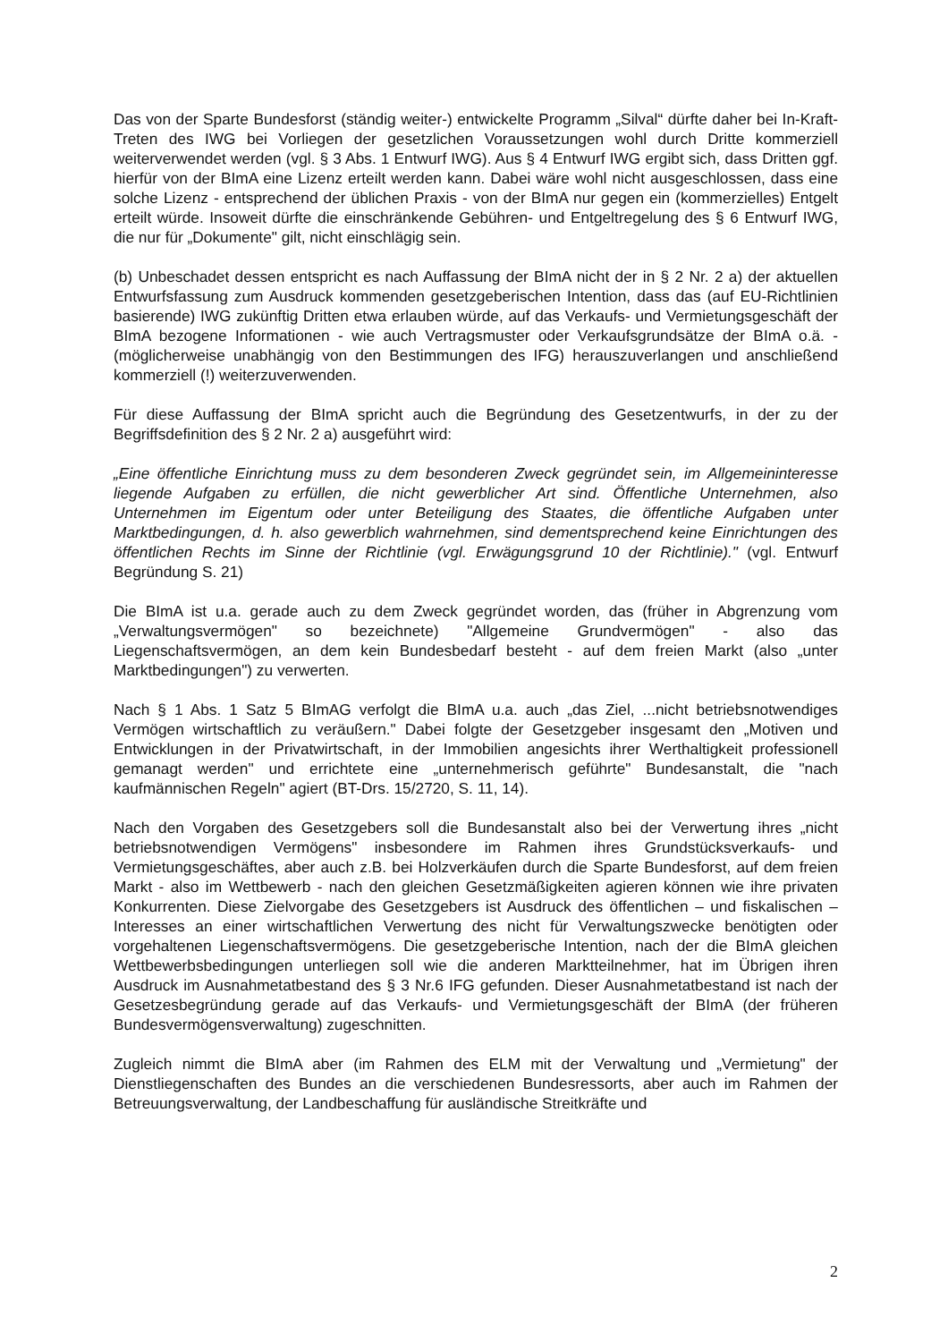Das von der Sparte Bundesforst (ständig weiter-) entwickelte Programm „Silval“ dürfte daher bei In-Kraft-Treten des IWG bei Vorliegen der gesetzlichen Voraussetzungen wohl durch Dritte kommerziell weiterverwendet werden (vgl. § 3 Abs. 1 Entwurf IWG). Aus § 4 Entwurf IWG ergibt sich, dass Dritten ggf. hierfür von der BImA eine Lizenz erteilt werden kann. Dabei wäre wohl nicht ausgeschlossen, dass eine solche Lizenz - entsprechend der üblichen Praxis - von der BImA nur gegen ein (kommerzielles) Entgelt erteilt würde. Insoweit dürfte die einschränkende Gebühren- und Entgeltregelung des § 6 Entwurf IWG, die nur für „Dokumente" gilt, nicht einschlägig sein.
(b) Unbeschadet dessen entspricht es nach Auffassung der BImA nicht der in § 2 Nr. 2 a) der aktuellen Entwurfsfassung zum Ausdruck kommenden gesetzgeberischen Intention, dass das (auf EU-Richtlinien basierende) IWG zukünftig Dritten etwa erlauben würde, auf das Verkaufs- und Vermietungsgeschäft der BImA bezogene Informationen - wie auch Vertragsmuster oder Verkaufsgrundsätze der BImA o.ä. - (möglicherweise unabhängig von den Bestimmungen des IFG) herauszuverlangen und anschließend kommerziell (!) weiterzuverwenden.
Für diese Auffassung der BImA spricht auch die Begründung des Gesetzentwurfs, in der zu der Begriffsdefinition des § 2 Nr. 2 a) ausgeführt wird:
„Eine öffentliche Einrichtung muss zu dem besonderen Zweck gegründet sein, im Allgemeininteresse liegende Aufgaben zu erfüllen, die nicht gewerblicher Art sind. Öffentliche Unternehmen, also Unternehmen im Eigentum oder unter Beteiligung des Staates, die öffentliche Aufgaben unter Marktbedingungen, d. h. also gewerblich wahrnehmen, sind dementsprechend keine Einrichtungen des öffentlichen Rechts im Sinne der Richtlinie (vgl. Erwägungsgrund 10 der Richtlinie)." (vgl. Entwurf Begründung S. 21)
Die BImA ist u.a. gerade auch zu dem Zweck gegründet worden, das (früher in Abgrenzung vom „Verwaltungsvermögen" so bezeichnete) "Allgemeine Grundvermögen" - also das Liegenschaftsvermögen, an dem kein Bundesbedarf besteht - auf dem freien Markt (also „unter Marktbedingungen") zu verwerten.
Nach § 1 Abs. 1 Satz 5 BImAG verfolgt die BImA u.a. auch „das Ziel, ...nicht betriebsnotwendiges Vermögen wirtschaftlich zu veräußern." Dabei folgte der Gesetzgeber insgesamt den „Motiven und Entwicklungen in der Privatwirtschaft, in der Immobilien angesichts ihrer Werthaltigkeit professionell gemanagt werden" und errichtete eine „unternehmerisch geführte" Bundesanstalt, die "nach kaufmännischen Regeln" agiert (BT-Drs. 15/2720, S. 11, 14).
Nach den Vorgaben des Gesetzgebers soll die Bundesanstalt also bei der Verwertung ihres „nicht betriebsnotwendigen Vermögens" insbesondere im Rahmen ihres Grundstücksverkaufs- und Vermietungsgeschäftes, aber auch z.B. bei Holzverkäufen durch die Sparte Bundesforst, auf dem freien Markt - also im Wettbewerb - nach den gleichen Gesetzmäßigkeiten agieren können wie ihre privaten Konkurrenten. Diese Zielvorgabe des Gesetzgebers ist Ausdruck des öffentlichen – und fiskalischen – Interesses an einer wirtschaftlichen Verwertung des nicht für Verwaltungszwecke benötigten oder vorgehaltenen Liegenschaftsvermögens. Die gesetzgeberische Intention, nach der die BImA gleichen Wettbewerbsbedingungen unterliegen soll wie die anderen Marktteilnehmer, hat im Übrigen ihren Ausdruck im Ausnahmetatbestand des § 3 Nr.6 IFG gefunden. Dieser Ausnahmetatbestand ist nach der Gesetzesbegründung gerade auf das Verkaufs- und Vermietungsgeschäft der BImA (der früheren Bundesvermögensverwaltung) zugeschnitten.
Zugleich nimmt die BImA aber (im Rahmen des ELM mit der Verwaltung und „Vermietung" der Dienstliegenschaften des Bundes an die verschiedenen Bundesressorts, aber auch im Rahmen der Betreuungsverwaltung, der Landbeschaffung für ausländische Streitkräfte und
2